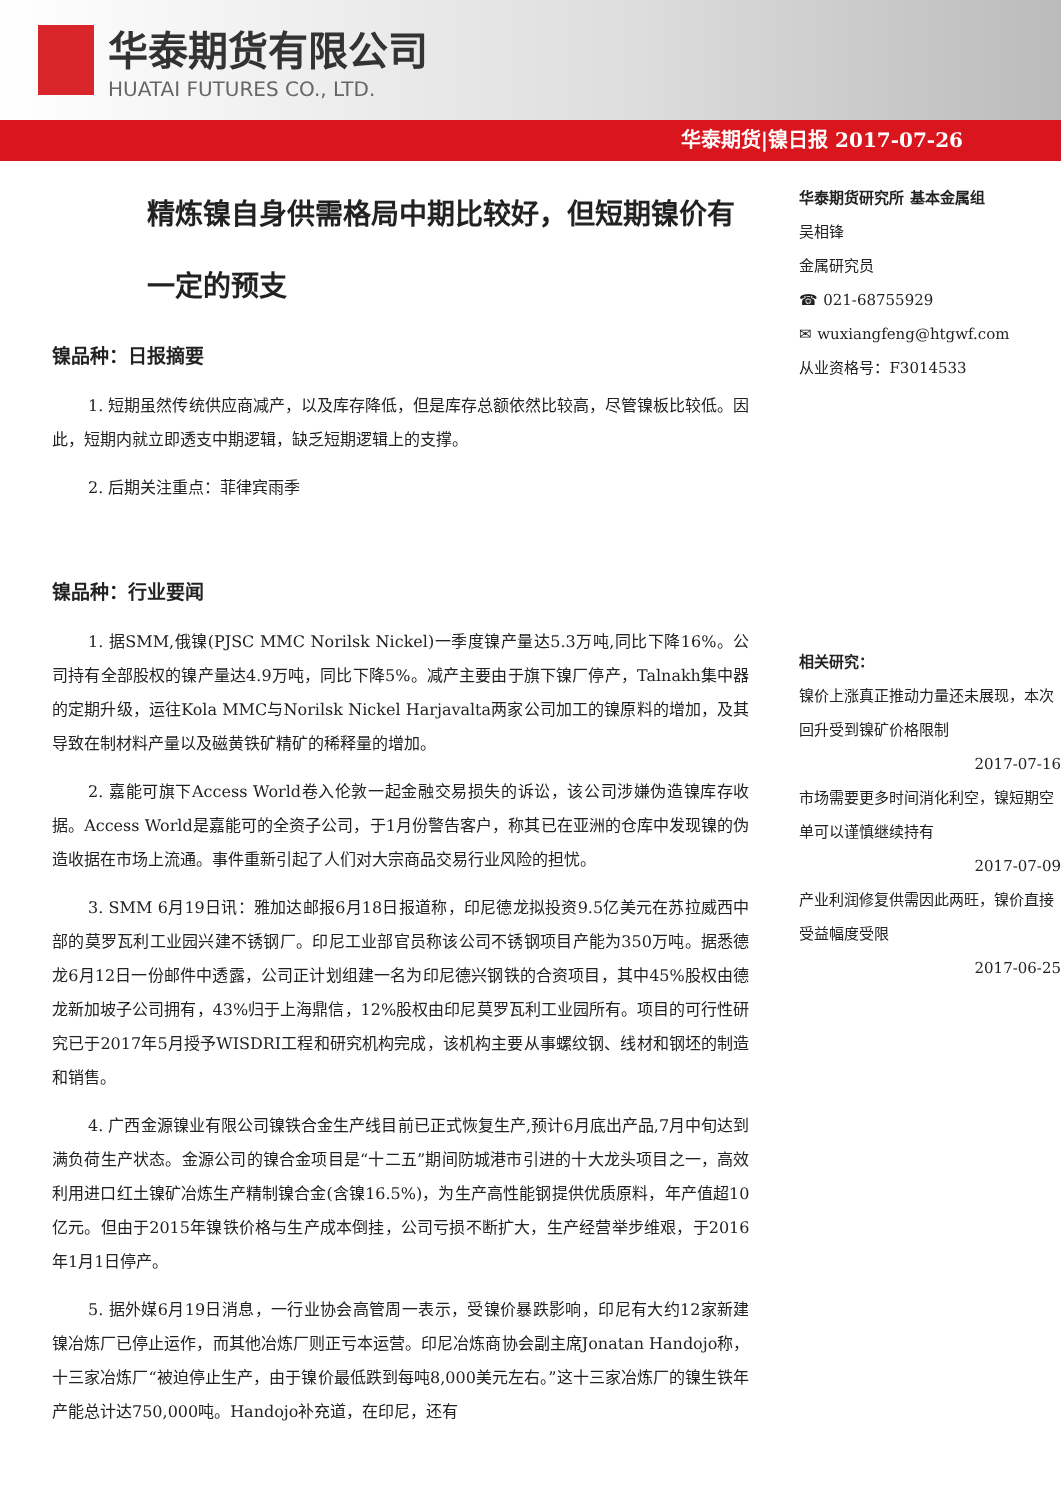华泰期货有限公司
HUATAI FUTURES CO., LTD.
华泰期货|镍日报 2017-07-26
精炼镍自身供需格局中期比较好，但短期镍价有一定的预支
镍品种：日报摘要
1. 短期虽然传统供应商减产，以及库存降低，但是库存总额依然比较高，尽管镍板比较低。因此，短期内就立即透支中期逻辑，缺乏短期逻辑上的支撑。
2. 后期关注重点：菲律宾雨季
镍品种：行业要闻
1. 据SMM,俄镍(PJSC MMC Norilsk Nickel)一季度镍产量达5.3万吨,同比下降16%。公司持有全部股权的镍产量达4.9万吨，同比下降5%。减产主要由于旗下镍厂停产，Talnakh集中器的定期升级，运往Kola MMC与Norilsk Nickel Harjavalta两家公司加工的镍原料的增加，及其导致在制材料产量以及磁黄铁矿精矿的稀释量的增加。
2. 嘉能可旗下Access World卷入伦敦一起金融交易损失的诉讼，该公司涉嫌伪造镍库存收据。Access World是嘉能可的全资子公司，于1月份警告客户，称其已在亚洲的仓库中发现镍的伪造收据在市场上流通。事件重新引起了人们对大宗商品交易行业风险的担忧。
3. SMM 6月19日讯：雅加达邮报6月18日报道称，印尼德龙拟投资9.5亿美元在苏拉威西中部的莫罗瓦利工业园兴建不锈钢厂。印尼工业部官员称该公司不锈钢项目产能为350万吨。据悉德龙6月12日一份邮件中透露，公司正计划组建一名为印尼德兴钢铁的合资项目，其中45%股权由德龙新加坡子公司拥有，43%归于上海鼎信，12%股权由印尼莫罗瓦利工业园所有。项目的可行性研究已于2017年5月授予WISDRI工程和研究机构完成，该机构主要从事螺纹钢、线材和钢坯的制造和销售。
4. 广西金源镍业有限公司镍铁合金生产线目前已正式恢复生产,预计6月底出产品,7月中旬达到满负荷生产状态。金源公司的镍合金项目是“十二五”期间防城港市引进的十大龙头项目之一，高效利用进口红土镍矿冶炼生产精制镍合金(含镍16.5%)，为生产高性能钢提供优质原料，年产值超10亿元。但由于2015年镍铁价格与生产成本倒挂，公司亏损不断扩大，生产经营举步维艰，于2016年1月1日停产。
5. 据外媒6月19日消息，一行业协会高管周一表示，受镍价暴跌影响，印尼有大约12家新建镍冶炼厂已停止运作，而其他冶炼厂则正亏本运营。印尼冶炼商协会副主席Jonatan Handojo称，十三家冶炼厂“被迫停止生产，由于镍价最低跌到每吨8,000美元左右。”这十三家冶炼厂的镍生铁年产能总计达750,000吨。Handojo补充道，在印尼，还有
华泰期货研究所 基本金属组
吴相锋
金属研究员
☎ 021-68755929
✉ wuxiangfeng@htgwf.com
从业资格号：F3014533
相关研究：
镍价上涨真正推动力量还未展现，本次回升受到镍矿价格限制
2017-07-16
市场需要更多时间消化利空，镍短期空单可以谨慎继续持有
2017-07-09
产业利润修复供需因此两旺，镍价直接受益幅度受限
2017-06-25